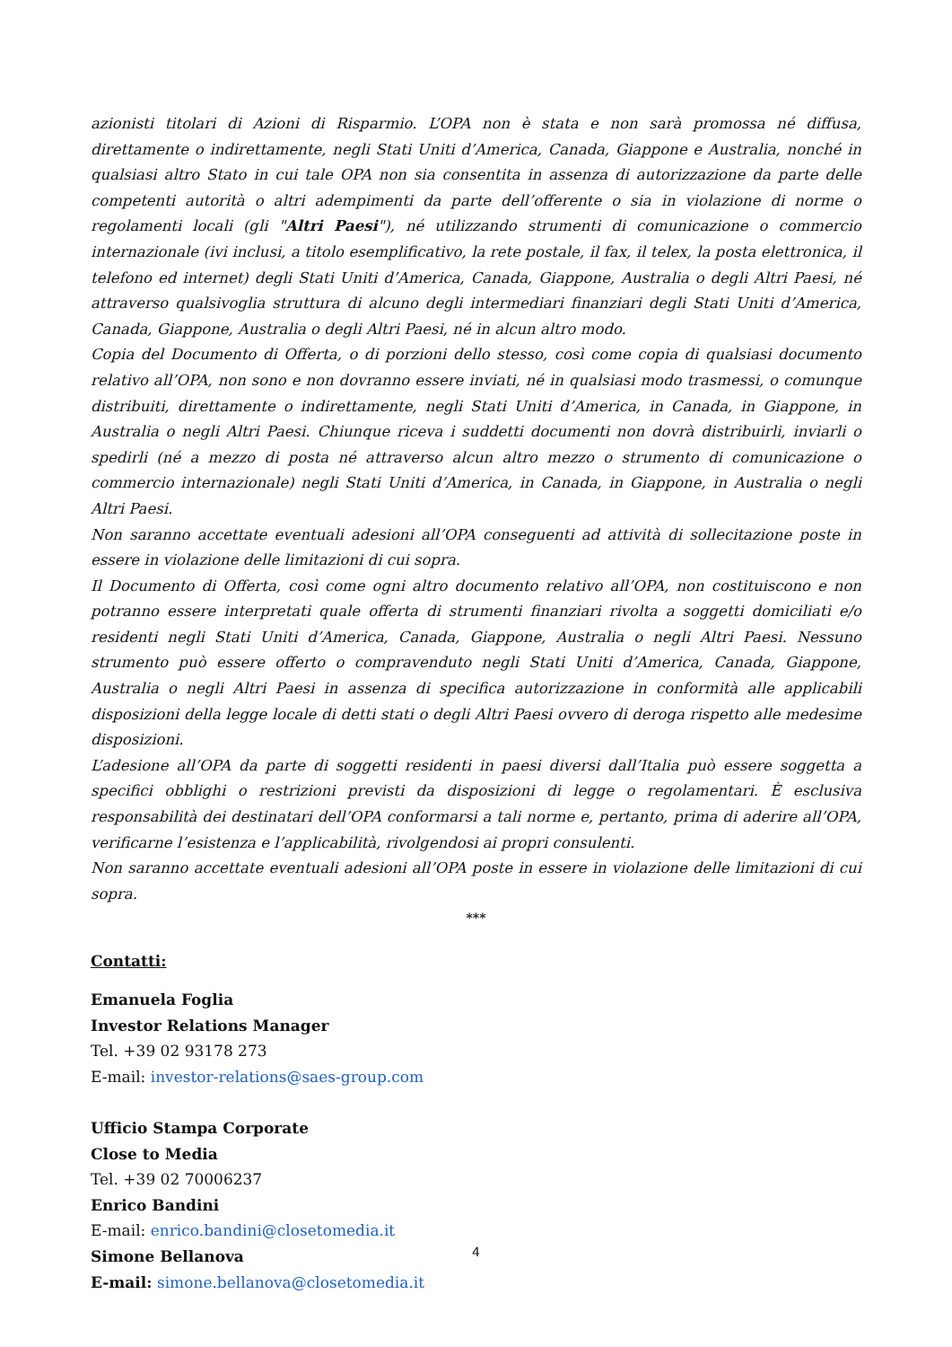azionisti titolari di Azioni di Risparmio. L’OPA non è stata e non sarà promossa né diffusa, direttamente o indirettamente, negli Stati Uniti d’America, Canada, Giappone e Australia, nonché in qualsiasi altro Stato in cui tale OPA non sia consentita in assenza di autorizzazione da parte delle competenti autorità o altri adempimenti da parte dell’offerente o sia in violazione di norme o regolamenti locali (gli "Altri Paesi"), né utilizzando strumenti di comunicazione o commercio internazionale (ivi inclusi, a titolo esemplificativo, la rete postale, il fax, il telex, la posta elettronica, il telefono ed internet) degli Stati Uniti d’America, Canada, Giappone, Australia o degli Altri Paesi, né attraverso qualsivoglia struttura di alcuno degli intermediari finanziari degli Stati Uniti d’America, Canada, Giappone, Australia o degli Altri Paesi, né in alcun altro modo.
Copia del Documento di Offerta, o di porzioni dello stesso, così come copia di qualsiasi documento relativo all’OPA, non sono e non dovranno essere inviati, né in qualsiasi modo trasmessi, o comunque distribuiti, direttamente o indirettamente, negli Stati Uniti d’America, in Canada, in Giappone, in Australia o negli Altri Paesi. Chiunque riceva i suddetti documenti non dovrà distribuirli, inviarli o spedirli (né a mezzo di posta né attraverso alcun altro mezzo o strumento di comunicazione o commercio internazionale) negli Stati Uniti d’America, in Canada, in Giappone, in Australia o negli Altri Paesi.
Non saranno accettate eventuali adesioni all’OPA conseguenti ad attività di sollecitazione poste in essere in violazione delle limitazioni di cui sopra.
Il Documento di Offerta, così come ogni altro documento relativo all’OPA, non costituiscono e non potranno essere interpretati quale offerta di strumenti finanziari rivolta a soggetti domiciliati e/o residenti negli Stati Uniti d’America, Canada, Giappone, Australia o negli Altri Paesi. Nessuno strumento può essere offerto o compravenduto negli Stati Uniti d’America, Canada, Giappone, Australia o negli Altri Paesi in assenza di specifica autorizzazione in conformità alle applicabili disposizioni della legge locale di detti stati o degli Altri Paesi ovvero di deroga rispetto alle medesime disposizioni.
L’adesione all’OPA da parte di soggetti residenti in paesi diversi dall’Italia può essere soggetta a specifici obblighi o restrizioni previsti da disposizioni di legge o regolamentari. È esclusiva responsabilità dei destinatari dell’OPA conformarsi a tali norme e, pertanto, prima di aderire all’OPA, verificarne l’esistenza e l’applicabilità, rivolgendosi ai propri consulenti.
Non saranno accettate eventuali adesioni all’OPA poste in essere in violazione delle limitazioni di cui sopra.
***
Contatti:
Emanuela Foglia
Investor Relations Manager
Tel. +39 02 93178 273
E-mail: investor-relations@saes-group.com
Ufficio Stampa Corporate
Close to Media
Tel. +39 02 70006237
Enrico Bandini
E-mail: enrico.bandini@closetomedia.it
Simone Bellanova
E-mail: simone.bellanova@closetomedia.it
4